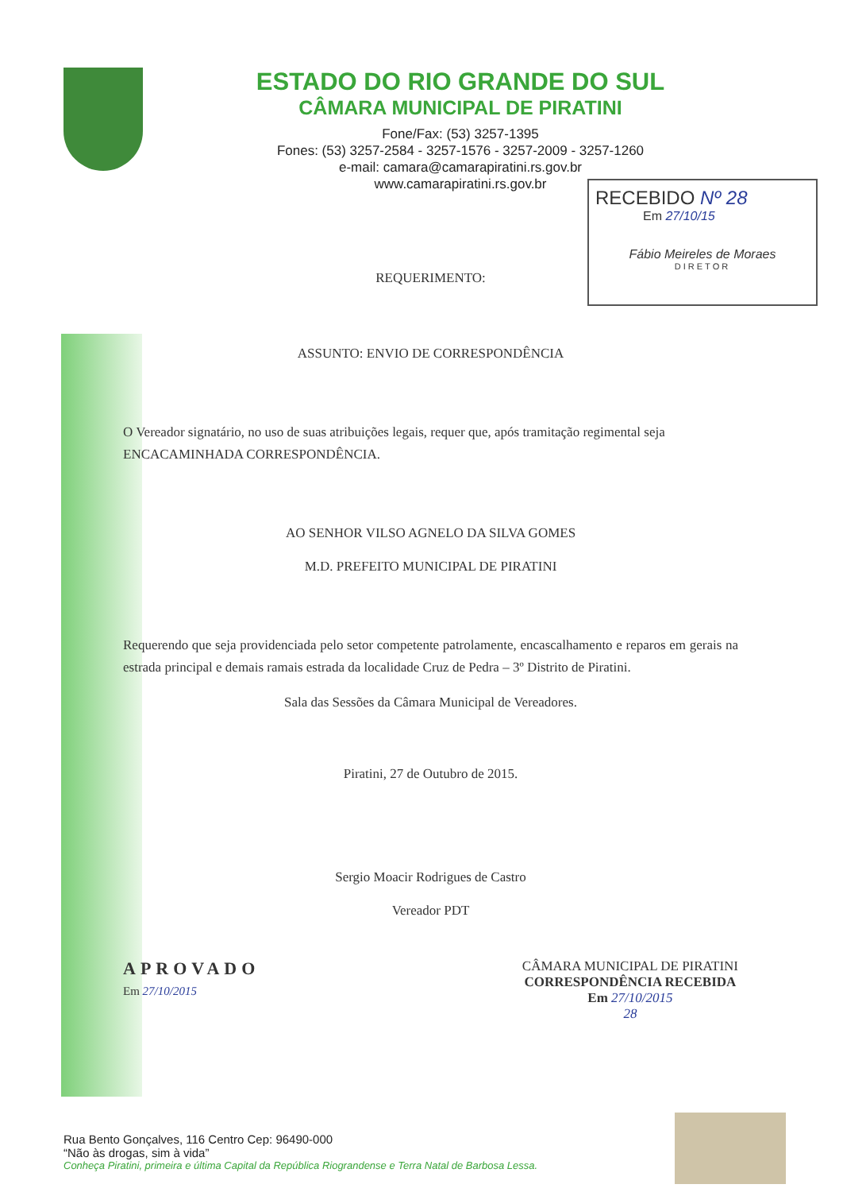ESTADO DO RIO GRANDE DO SUL
CÂMARA MUNICIPAL DE PIRATINI
Fone/Fax: (53) 3257-1395
Fones: (53) 3257-2584 - 3257-1576 - 3257-2009 - 3257-1260
e-mail: camara@camarapiratini.rs.gov.br
www.camarapiratini.rs.gov.br
RECEBIDO Nº 28
Em 27/10/15
Fábio Meireles de Moraes
DIRETOR
REQUERIMENTO:
ASSUNTO: ENVIO DE CORRESPONDÊNCIA
O Vereador signatário, no uso de suas atribuições legais, requer que, após tramitação regimental seja ENCACAMINHADA CORRESPONDÊNCIA.
AO SENHOR VILSO AGNELO DA SILVA GOMES
M.D. PREFEITO MUNICIPAL DE PIRATINI
Requerendo que seja providenciada pelo setor competente patrolamente, encascalhamento e reparos em gerais na estrada principal e demais ramais estrada da localidade Cruz de Pedra – 3º Distrito de Piratini.
Sala das Sessões da Câmara Municipal de Vereadores.
Piratini, 27 de Outubro de 2015.
Sergio Moacir Rodrigues de Castro
Vereador PDT
APROVADO
Em 27/10/2015
CÂMARA MUNICIPAL DE PIRATINI
CORRESPONDÊNCIA RECEBIDA
Em 27/10/2015
28
Rua Bento Gonçalves, 116 Centro Cep: 96490-000
“Não às drogas, sim à vida”
Conheça Piratini, primeira e última Capital da República Riograndense e Terra Natal de Barbosa Lessa.